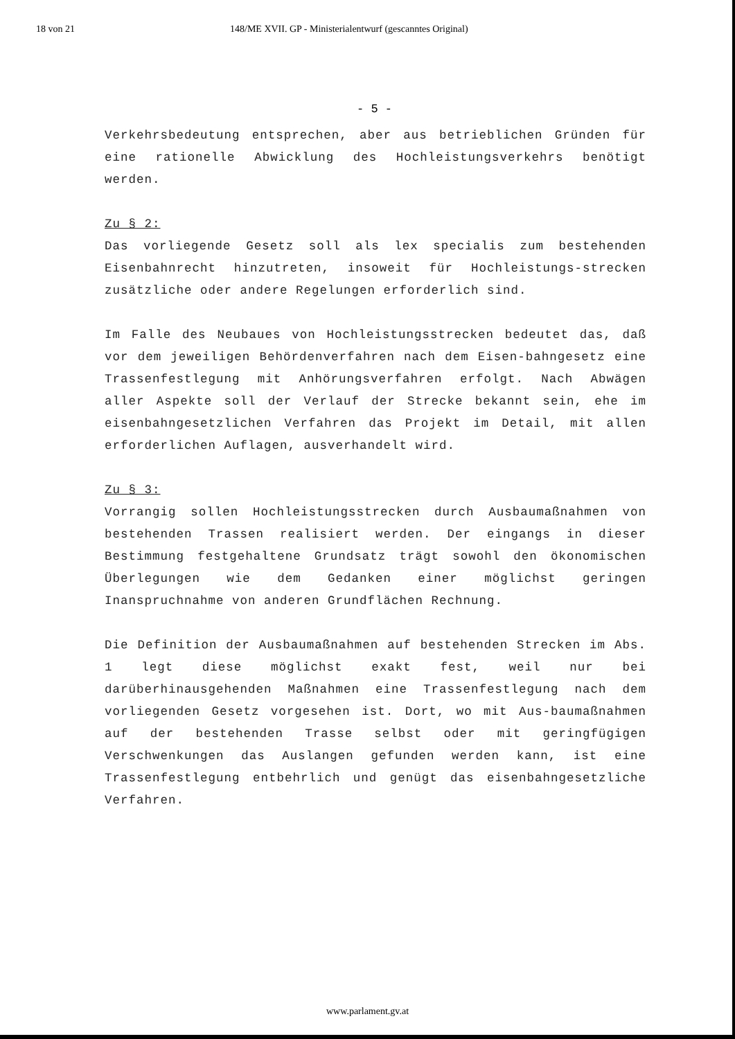18 von 21 148/ME XVII. GP - Ministerialentwurf (gescanntes Original)
- 5 -
Verkehrsbedeutung entsprechen, aber aus betrieblichen Gründen für eine rationelle Abwicklung des Hochleistungsverkehrs benötigt werden.
Zu § 2:
Das vorliegende Gesetz soll als lex specialis zum bestehenden Eisenbahnrecht hinzutreten, insoweit für Hochleistungs-strecken zusätzliche oder andere Regelungen erforderlich sind.
Im Falle des Neubaues von Hochleistungsstrecken bedeutet das, daß vor dem jeweiligen Behördenverfahren nach dem Eisen-bahngesetz eine Trassenfestlegung mit Anhörungsverfahren erfolgt. Nach Abwägen aller Aspekte soll der Verlauf der Strecke bekannt sein, ehe im eisenbahngesetzlichen Verfahren das Projekt im Detail, mit allen erforderlichen Auflagen, ausverhandelt wird.
Zu § 3:
Vorrangig sollen Hochleistungsstrecken durch Ausbaumaßnahmen von bestehenden Trassen realisiert werden. Der eingangs in dieser Bestimmung festgehaltene Grundsatz trägt sowohl den ökonomischen Überlegungen wie dem Gedanken einer möglichst geringen Inanspruchnahme von anderen Grundflächen Rechnung.
Die Definition der Ausbaumaßnahmen auf bestehenden Strecken im Abs. 1 legt diese möglichst exakt fest, weil nur bei darüberhinausgehenden Maßnahmen eine Trassenfestlegung nach dem vorliegenden Gesetz vorgesehen ist. Dort, wo mit Aus-baumaßnahmen auf der bestehenden Trasse selbst oder mit geringfügigen Verschwenkungen das Auslangen gefunden werden kann, ist eine Trassenfestlegung entbehrlich und genügt das eisenbahngesetzliche Verfahren.
www.parlament.gv.at